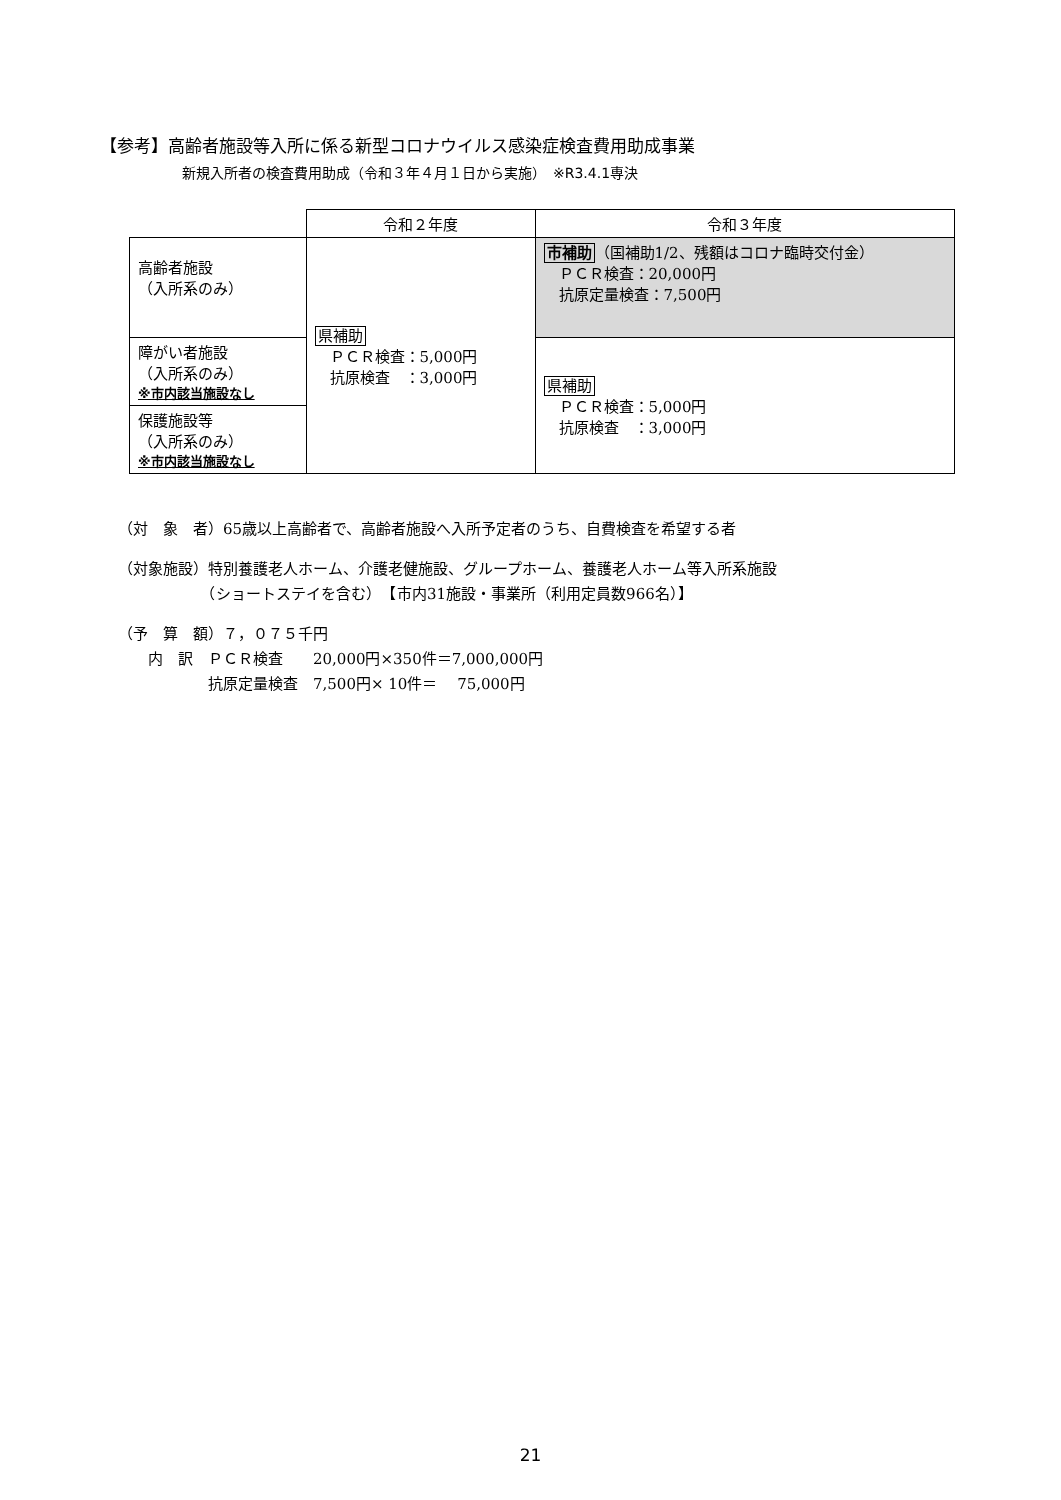【参考】高齢者施設等入所に係る新型コロナウイルス感染症検査費用助成事業
新規入所者の検査費用助成（令和３年４月１日から実施）　※R3.4.1専決
| | 令和２年度 | 令和３年度 |
| 高齢者施設 （入所系のみ） | 県補助 ＰＣＲ検査：5,000円 抗原検査 ：3,000円 | 市補助 （国補助1/2、残額はコロナ臨時交付金） ＰＣＲ検査：20,000円 抗原定量検査：7,500円 |
| 障がい者施設 （入所系のみ） ※市内該当施設なし | | 県補助 ＰＣＲ検査：5,000円 抗原検査 ：3,000円 |
| 保護施設等 （入所系のみ） ※市内該当施設なし | | |
（対　象　者）65歳以上高齢者で、高齢者施設へ入所予定者のうち、自費検査を希望する者
（対象施設）特別養護老人ホーム、介護老健施設、グループホーム、養護老人ホーム等入所系施設
　　　　　　（ショートステイを含む）　【市内31施設・事業所（利用定員数966名）】
（予　算　額）７，０７５千円
　　内　訳　ＰＣＲ検査　　20,000円×350件＝7,000,000円
　　　　　　抗原定量検査　7,500円× 10件＝　 75,000円
21